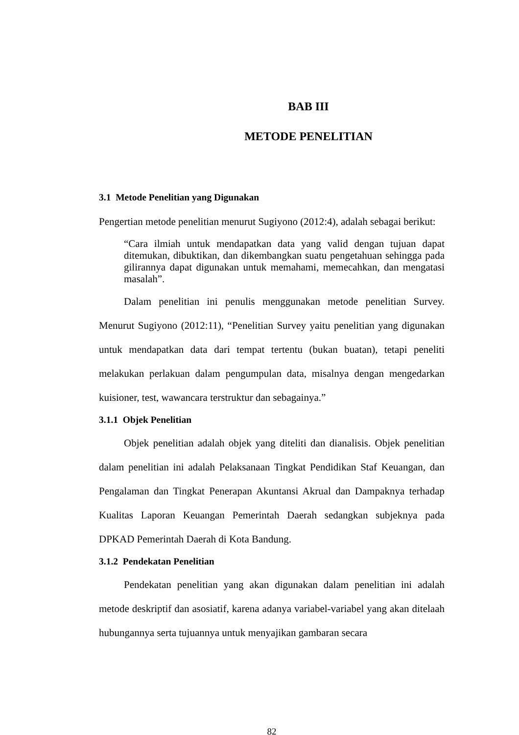BAB III
METODE PENELITIAN
3.1 Metode Penelitian yang Digunakan
Pengertian metode penelitian menurut Sugiyono (2012:4), adalah sebagai berikut:
“Cara ilmiah untuk mendapatkan data yang valid dengan tujuan dapat ditemukan, dibuktikan, dan dikembangkan suatu pengetahuan sehingga pada gilirannya dapat digunakan untuk memahami, memecahkan, dan mengatasi masalah”.
Dalam penelitian ini penulis menggunakan metode penelitian Survey. Menurut Sugiyono (2012:11), “Penelitian Survey yaitu penelitian yang digunakan untuk mendapatkan data dari tempat tertentu (bukan buatan), tetapi peneliti melakukan perlakuan dalam pengumpulan data, misalnya dengan mengedarkan kuisioner, test, wawancara terstruktur dan sebagainya.”
3.1.1 Objek Penelitian
Objek penelitian adalah objek yang diteliti dan dianalisis. Objek penelitian dalam penelitian ini adalah Pelaksanaan Tingkat Pendidikan Staf Keuangan, dan Pengalaman dan Tingkat Penerapan Akuntansi Akrual dan Dampaknya terhadap Kualitas Laporan Keuangan Pemerintah Daerah sedangkan subjeknya pada DPKAD Pemerintah Daerah di Kota Bandung.
3.1.2 Pendekatan Penelitian
Pendekatan penelitian yang akan digunakan dalam penelitian ini adalah metode deskriptif dan asosiatif, karena adanya variabel-variabel yang akan ditelaah hubungannya serta tujuannya untuk menyajikan gambaran secara
82